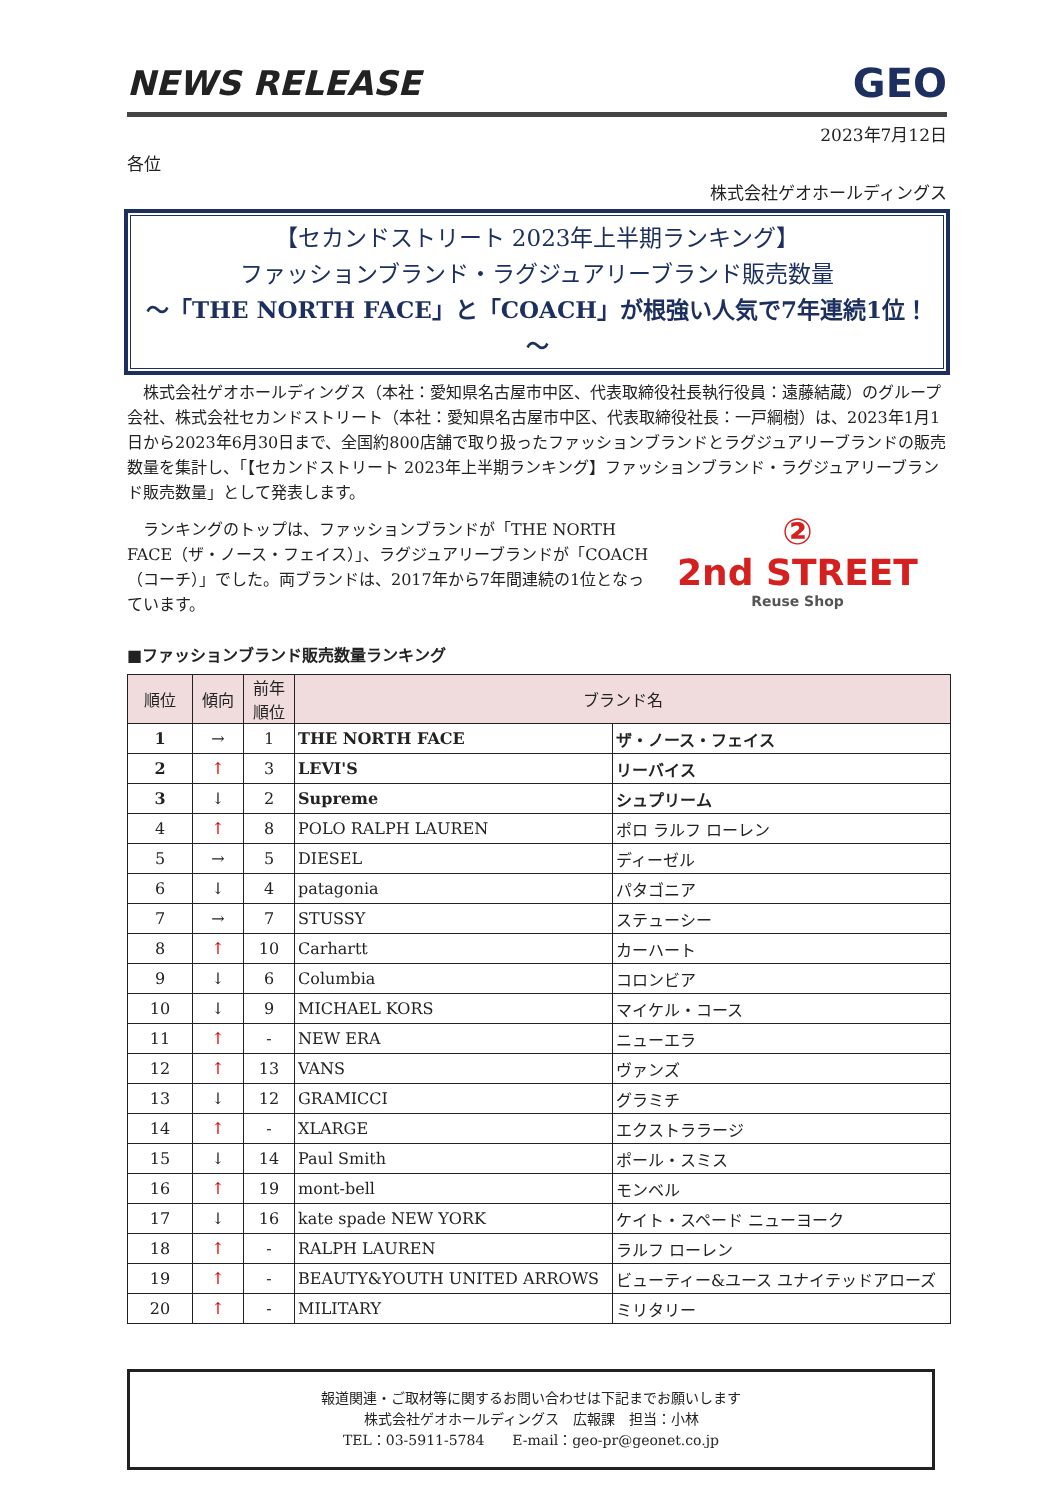NEWS RELEASE GEO
2023年7月12日
各位
株式会社ゲオホールディングス
【セカンドストリート 2023年上半期ランキング】
ファッションブランド・ラグジュアリーブランド販売数量
～「THE NORTH FACE」と「COACH」が根強い人気で7年連続1位！～
　株式会社ゲオホールディングス（本社：愛知県名古屋市中区、代表取締役社長執行役員：遠藤結蔵）のグループ会社、株式会社セカンドストリート（本社：愛知県名古屋市中区、代表取締役社長：一戸綱樹）は、2023年1月1日から2023年6月30日まで、全国約800店舗で取り扱ったファッションブランドとラグジュアリーブランドの販売数量を集計し、「【セカンドストリート 2023年上半期ランキング】ファッションブランド・ラグジュアリーブランド販売数量」として発表します。
　ランキングのトップは、ファッションブランドが「THE NORTH FACE（ザ・ノース・フェイス）」、ラグジュアリーブランドが「COACH（コーチ）」でした。両ブランドは、2017年から7年間連続の1位となっています。
②
2nd STREET
Reuse Shop
■ファッションブランド販売数量ランキング
| 順位 | 傾向 | 前年 順位 | ブランド名 | |
| --- | --- | --- | --- | --- |
| 1 | → | 1 | THE NORTH FACE | ザ・ノース・フェイス |
| 2 | ↑ | 3 | LEVI'S | リーバイス |
| 3 | ↓ | 2 | Supreme | シュプリーム |
| 4 | ↑ | 8 | POLO RALPH LAUREN | ポロ ラルフ ローレン |
| 5 | → | 5 | DIESEL | ディーゼル |
| 6 | ↓ | 4 | patagonia | パタゴニア |
| 7 | → | 7 | STUSSY | ステューシー |
| 8 | ↑ | 10 | Carhartt | カーハート |
| 9 | ↓ | 6 | Columbia | コロンビア |
| 10 | ↓ | 9 | MICHAEL KORS | マイケル・コース |
| 11 | ↑ | - | NEW ERA | ニューエラ |
| 12 | ↑ | 13 | VANS | ヴァンズ |
| 13 | ↓ | 12 | GRAMICCI | グラミチ |
| 14 | ↑ | - | XLARGE | エクストララージ |
| 15 | ↓ | 14 | Paul Smith | ポール・スミス |
| 16 | ↑ | 19 | mont-bell | モンベル |
| 17 | ↓ | 16 | kate spade NEW YORK | ケイト・スペード ニューヨーク |
| 18 | ↑ | - | RALPH LAUREN | ラルフ ローレン |
| 19 | ↑ | - | BEAUTY&YOUTH UNITED ARROWS | ビューティー&ユース ユナイテッドアローズ |
| 20 | ↑ | - | MILITARY | ミリタリー |
報道関連・ご取材等に関するお問い合わせは下記までお願いします
株式会社ゲオホールディングス　広報課　担当：小林
TEL：03-5911-5784　　E-mail：geo-pr@geonet.co.jp